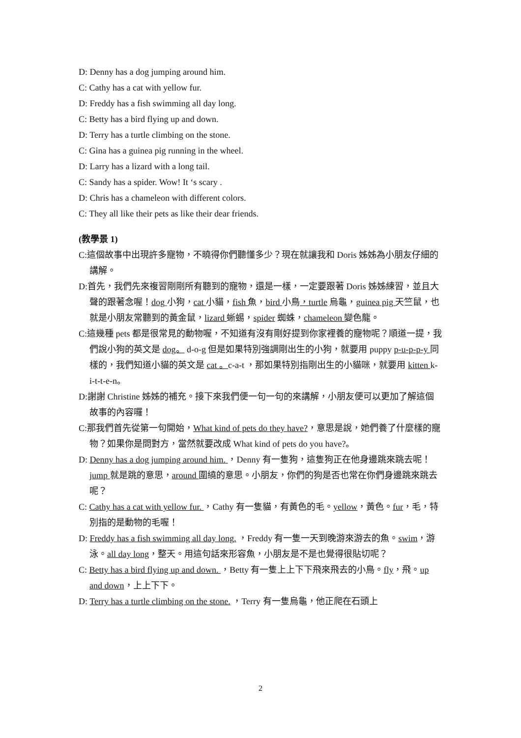D: Denny has a dog jumping around him.
C: Cathy has a cat with yellow fur.
D: Freddy has a fish swimming all day long.
C: Betty has a bird flying up and down.
D: Terry has a turtle climbing on the stone.
C: Gina has a guinea pig running in the wheel.
D: Larry has a lizard with a long tail.
C: Sandy has a spider. Wow! It ‘s scary .
D: Chris has a chameleon with different colors.
C: They all like their pets as like their dear friends.
(教學景 1)
C:這個故事中出現許多寵物，不曉得你們聽懂多少？現在就讓我和 Doris 姊姊為小朋友仔細的講解。
D:首先，我們先來複習剛剛所有聽到的寵物，還是一樣，一定要跟著 Doris 姊姊練習，並且大聲的跟著念喔！dog 小狗，cat 小貓，fish 魚，bird 小鳥，turtle 烏龜，guinea pig 天竺鼠，也就是小朋友常聽到的黃金鼠，lizard 蜥蜴，spider 蜘蛛，chameleon 變色龍。
C:這幾種 pets 都是很常見的動物喔，不知道有沒有剛好提到你家裡養的寵物呢？順道一提，我們說小狗的英文是 dog。 d-o-g 但是如果特別強調剛出生的小狗，就要用 puppy p-u-p-p-y 同樣的，我們知道小貓的英文是 cat 。c-a-t ，那如果特別指剛出生的小貓咪，就要用 kitten k-i-t-t-e-n。
D:謝謝 Christine 姊姊的補充。接下來我們便一句一句的來講解，小朋友便可以更加了解這個故事的內容囉！
C:那我們首先從第一句開始，What kind of pets do they have?，意思是說，她們養了什麼樣的寵物？如果你是問對方，當然就要改成 What kind of pets do you have?。
D: Denny has a dog jumping around him. ，Denny 有一隻狗，這隻狗正在他身邊跳來跳去呢！jump 就是跳的意思，around 圍繞的意思。小朋友，你們的狗是否也常在你們身邊跳來跳去呢？
C: Cathy has a cat with yellow fur. ，Cathy 有一隻貓，有黃色的毛。yellow，黃色。fur，毛，特別指的是動物的毛喔！
D: Freddy has a fish swimming all day long. ，Freddy 有一隻一天到晚游來游去的魚。swim，游泳。all day long，整天。用這句話來形容魚，小朋友是不是也覺得很貼切呢？
C: Betty has a bird flying up and down. ，Betty 有一隻上上下下飛來飛去的小鳥。fly，飛。up and down，上上下下。
D: Terry has a turtle climbing on the stone. ，Terry 有一隻烏龜，他正爬在石頭上
2